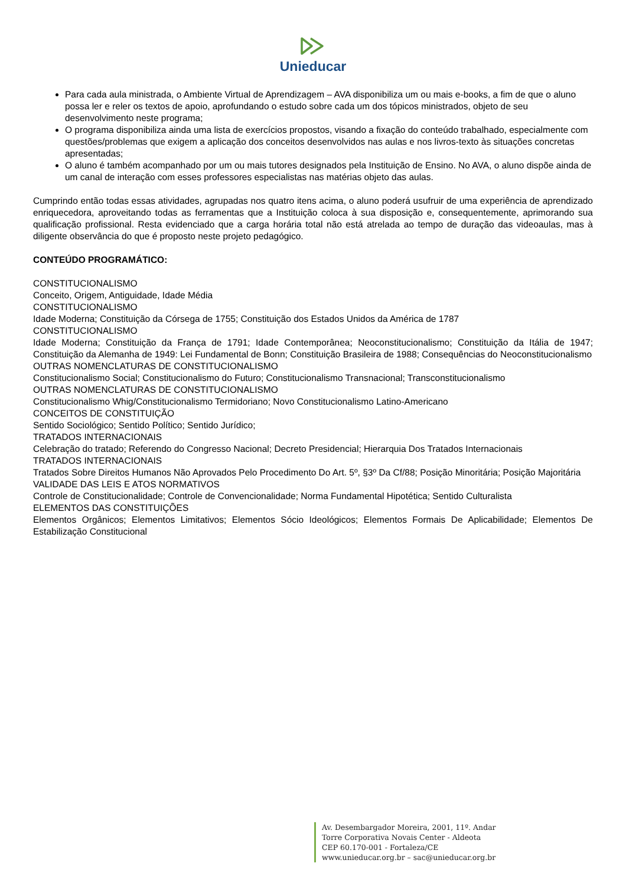Unieducar
Para cada aula ministrada, o Ambiente Virtual de Aprendizagem – AVA disponibiliza um ou mais e-books, a fim de que o aluno possa ler e reler os textos de apoio, aprofundando o estudo sobre cada um dos tópicos ministrados, objeto de seu desenvolvimento neste programa;
O programa disponibiliza ainda uma lista de exercícios propostos, visando a fixação do conteúdo trabalhado, especialmente com questões/problemas que exigem a aplicação dos conceitos desenvolvidos nas aulas e nos livros-texto às situações concretas apresentadas;
O aluno é também acompanhado por um ou mais tutores designados pela Instituição de Ensino. No AVA, o aluno dispõe ainda de um canal de interação com esses professores especialistas nas matérias objeto das aulas.
Cumprindo então todas essas atividades, agrupadas nos quatro itens acima, o aluno poderá usufruir de uma experiência de aprendizado enriquecedora, aproveitando todas as ferramentas que a Instituição coloca à sua disposição e, consequentemente, aprimorando sua qualificação profissional. Resta evidenciado que a carga horária total não está atrelada ao tempo de duração das videoaulas, mas à diligente observância do que é proposto neste projeto pedagógico.
CONTEÚDO PROGRAMÁTICO:
CONSTITUCIONALISMO
Conceito, Origem, Antiguidade, Idade Média
CONSTITUCIONALISMO
Idade Moderna; Constituição da Córsega de 1755; Constituição dos Estados Unidos da América de 1787
CONSTITUCIONALISMO
Idade Moderna; Constituição da França de 1791; Idade Contemporânea; Neoconstitucionalismo; Constituição da Itália de 1947; Constituição da Alemanha de 1949: Lei Fundamental de Bonn; Constituição Brasileira de 1988; Consequências do Neoconstitucionalismo
OUTRAS NOMENCLATURAS DE CONSTITUCIONALISMO
Constitucionalismo Social; Constitucionalismo do Futuro; Constitucionalismo Transnacional; Transconstitucionalismo
OUTRAS NOMENCLATURAS DE CONSTITUCIONALISMO
Constitucionalismo Whig/Constitucionalismo Termidoriano; Novo Constitucionalismo Latino-Americano
CONCEITOS DE CONSTITUIÇÃO
Sentido Sociológico; Sentido Político; Sentido Jurídico;
TRATADOS INTERNACIONAIS
Celebração do tratado; Referendo do Congresso Nacional; Decreto Presidencial; Hierarquia Dos Tratados Internacionais
TRATADOS INTERNACIONAIS
Tratados Sobre Direitos Humanos Não Aprovados Pelo Procedimento Do Art. 5º, §3º Da Cf/88; Posição Minoritária; Posição Majoritária
VALIDADE DAS LEIS E ATOS NORMATIVOS
Controle de Constitucionalidade; Controle de Convencionalidade; Norma Fundamental Hipotética; Sentido Culturalista
ELEMENTOS DAS CONSTITUIÇÕES
Elementos Orgânicos; Elementos Limitativos; Elementos Sócio Ideológicos; Elementos Formais De Aplicabilidade; Elementos De Estabilização Constitucional
Av. Desembargador Moreira, 2001, 11º. Andar
Torre Corporativa Novais Center - Aldeota
CEP 60.170-001 - Fortaleza/CE
www.unieducar.org.br – sac@unieducar.org.br